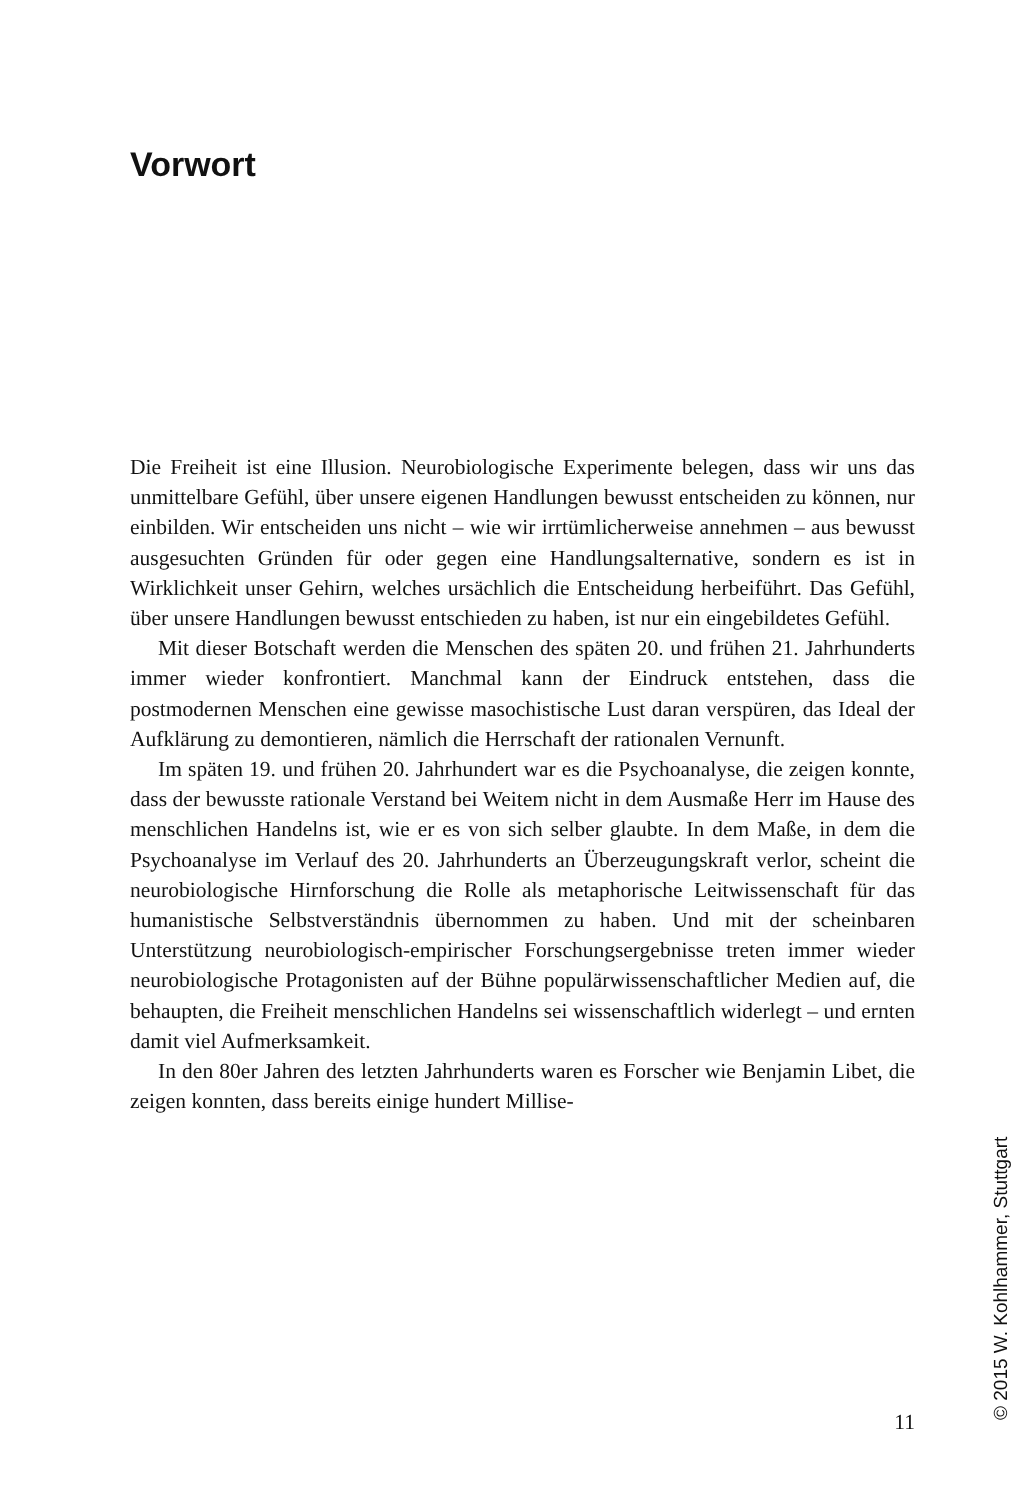Vorwort
Die Freiheit ist eine Illusion. Neurobiologische Experimente belegen, dass wir uns das unmittelbare Gefühl, über unsere eigenen Handlungen bewusst entscheiden zu können, nur einbilden. Wir entscheiden uns nicht – wie wir irrtümlicherweise annehmen – aus bewusst ausgesuchten Gründen für oder gegen eine Handlungsalternative, sondern es ist in Wirklichkeit unser Gehirn, welches ursächlich die Entscheidung herbeiführt. Das Gefühl, über unsere Handlungen bewusst entschieden zu haben, ist nur ein eingebildetes Gefühl.
Mit dieser Botschaft werden die Menschen des späten 20. und frühen 21. Jahrhunderts immer wieder konfrontiert. Manchmal kann der Eindruck entstehen, dass die postmodernen Menschen eine gewisse masochistische Lust daran verspüren, das Ideal der Aufklärung zu demontieren, nämlich die Herrschaft der rationalen Vernunft.
Im späten 19. und frühen 20. Jahrhundert war es die Psychoanalyse, die zeigen konnte, dass der bewusste rationale Verstand bei Weitem nicht in dem Ausmaße Herr im Hause des menschlichen Handelns ist, wie er es von sich selber glaubte. In dem Maße, in dem die Psychoanalyse im Verlauf des 20. Jahrhunderts an Überzeugungskraft verlor, scheint die neurobiologische Hirnforschung die Rolle als metaphorische Leitwissenschaft für das humanistische Selbstverständnis übernommen zu haben. Und mit der scheinbaren Unterstützung neurobiologisch-empirischer Forschungsergebnisse treten immer wieder neurobiologische Protagonisten auf der Bühne populärwissenschaftlicher Medien auf, die behaupten, die Freiheit menschlichen Handelns sei wissenschaftlich widerlegt – und ernten damit viel Aufmerksamkeit.
In den 80er Jahren des letzten Jahrhunderts waren es Forscher wie Benjamin Libet, die zeigen konnten, dass bereits einige hundert Millise-
11 © 2015 W. Kohlhammer, Stuttgart